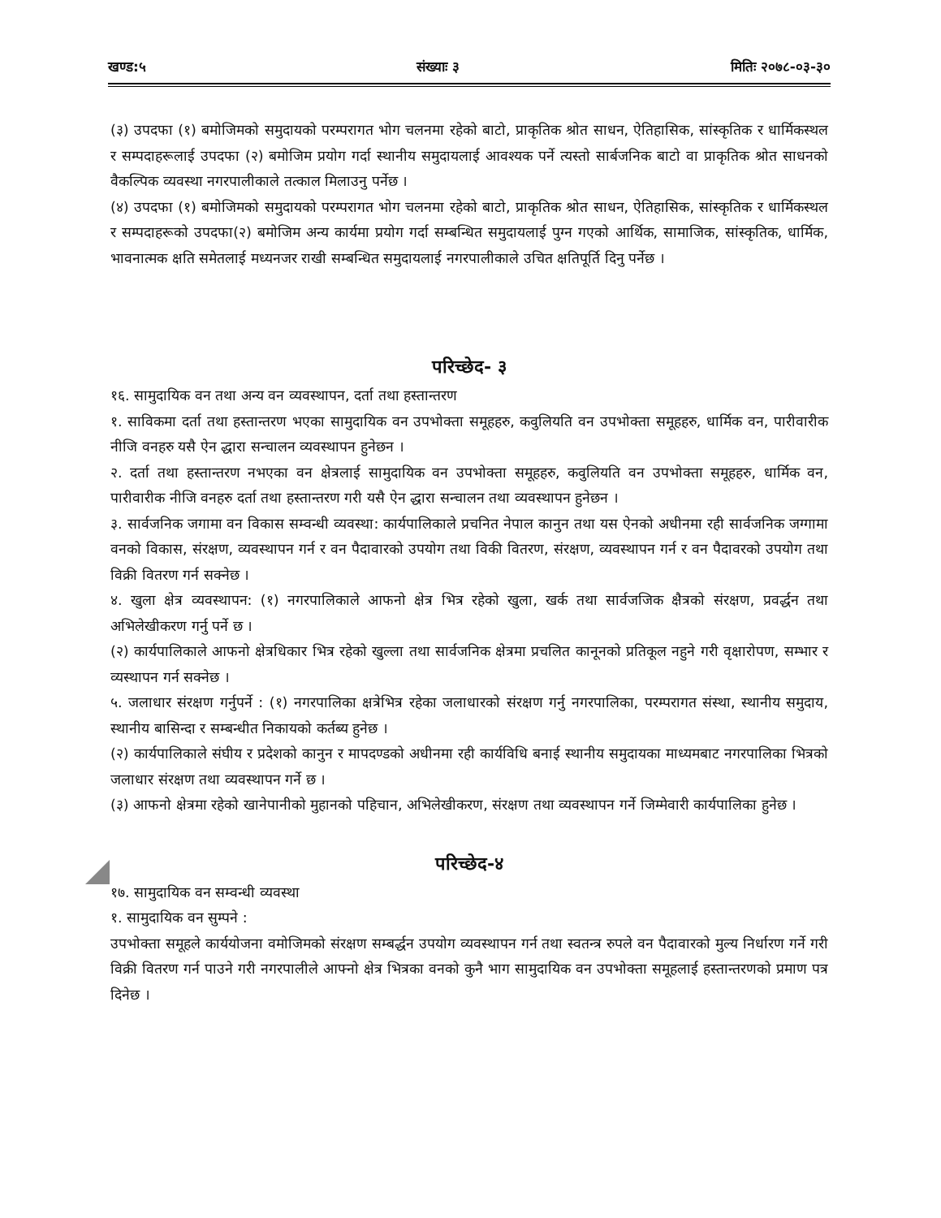खण्ड:५ संख्याः ३ मितिः २०७८-०३-३०
(३) उपदफा (१) बमोजिमको समुदायको परम्परागत भोग चलनमा रहेको बाटो, प्राकृतिक श्रोत साधन, ऐतिहासिक, सांस्कृतिक र धार्मिकस्थल र सम्पदाहरूलाई उपदफा (२) बमोजिम प्रयोग गर्दा स्थानीय समुदायलाई आवश्यक पर्ने त्यस्तो सार्बजनिक बाटो वा प्राकृतिक श्रोत साधनको वैकल्पिक व्यवस्था नगरपालीकाले तत्काल मिलाउनु पर्नेछ ।
(४) उपदफा (१) बमोजिमको समुदायको परम्परागत भोग चलनमा रहेको बाटो, प्राकृतिक श्रोत साधन, ऐतिहासिक, सांस्कृतिक र धार्मिकस्थल र सम्पदाहरूको उपदफा(२) बमोजिम अन्य कार्यमा प्रयोग गर्दा सम्बन्धित समुदायलाई पुग्न गएको आर्थिक, सामाजिक, सांस्कृतिक, धार्मिक, भावनात्मक क्षति समेतलाई मध्यनजर राखी सम्बन्धित समुदायलाई नगरपालीकाले उचित क्षतिपूर्ति दिनु पर्नेछ ।
परिच्छेद- ३
१६. सामुदायिक वन तथा अन्य वन व्यवस्थापन, दर्ता तथा हस्तान्तरण
१. साविकमा दर्ता तथा हस्तान्तरण भएका सामुदायिक वन उपभोक्ता समूहहरु, कवुलियति वन उपभोक्ता समूहहरु, धार्मिक वन, पारीवारीक नीजि वनहरु यसै ऐन द्धारा सन्चालन व्यवस्थापन हुनेछन ।
२. दर्ता तथा हस्तान्तरण नभएका वन क्षेत्रलाई सामुदायिक वन उपभोक्ता समूहहरु, कवुलियति वन उपभोक्ता समूहहरु, धार्मिक वन, पारीवारीक नीजि वनहरु दर्ता तथा हस्तान्तरण गरी यसै ऐन द्धारा सन्चालन तथा व्यवस्थापन हुनेछन ।
३. सार्वजनिक जगामा वन विकास सम्वन्धी व्यवस्था: कार्यपालिकाले प्रचनित नेपाल कानुन तथा यस ऐनको अधीनमा रही सार्वजनिक जग्गामा वनको विकास, संरक्षण, व्यवस्थापन गर्न र वन पैदावारको उपयोग तथा विकी वितरण, संरक्षण, व्यवस्थापन गर्न र वन पैदावरको उपयोग तथा विक्री वितरण गर्न सक्नेछ ।
४. खुला क्षेत्र व्यवस्थापन: (१) नगरपालिकाले आफनो क्षेत्र भित्र रहेको खुला, खर्क तथा सार्वजजिक क्षैत्रको संरक्षण, प्रवर्द्धन तथा अभिलेखीकरण गर्नु पर्ने छ ।
(२) कार्यपालिकाले आफनो क्षेत्रधिकार भित्र रहेको खुल्ला तथा सार्वजनिक क्षेत्रमा प्रचलित कानूनको प्रतिकूल नहुने गरी वृक्षारोपण, सम्भार र व्यस्थापन गर्न सक्नेछ ।
५. जलाधार संरक्षण गर्नुपर्ने : (१) नगरपालिका क्षत्रेभित्र रहेका जलाधारको संरक्षण गर्नु नगरपालिका, परम्परागत संस्था, स्थानीय समुदाय, स्थानीय बासिन्दा र सम्बन्धीत निकायको कर्तब्य हुनेछ ।
(२) कार्यपालिकाले संघीय र प्रदेशको कानुन र मापदण्डको अधीनमा रही कार्यविधि बनाई स्थानीय समुदायका माध्यमबाट नगरपालिका भित्रको जलाधार संरक्षण तथा व्यवस्थापन गर्ने छ ।
(३) आफनो क्षेत्रमा रहेको खानेपानीको मुहानको पहिचान, अभिलेखीकरण, संरक्षण तथा व्यवस्थापन गर्ने जिम्मेवारी कार्यपालिका हुनेछ ।
परिच्छेद-४
१७. सामुदायिक वन सम्वन्धी व्यवस्था
१. सामुदायिक वन सुम्पने :
उपभोक्ता समूहले कार्ययोजना वमोजिमको संरक्षण सम्बर्द्धन उपयोग व्यवस्थापन गर्न तथा स्वतन्त्र रुपले वन पैदावारको मुल्य निर्धारण गर्ने गरी विक्री वितरण गर्न पाउने गरी नगरपालीले आफ्नो क्षेत्र भित्रका वनको कुनै भाग सामुदायिक वन उपभोक्ता समूहलाई हस्तान्तरणको प्रमाण पत्र दिनेछ ।